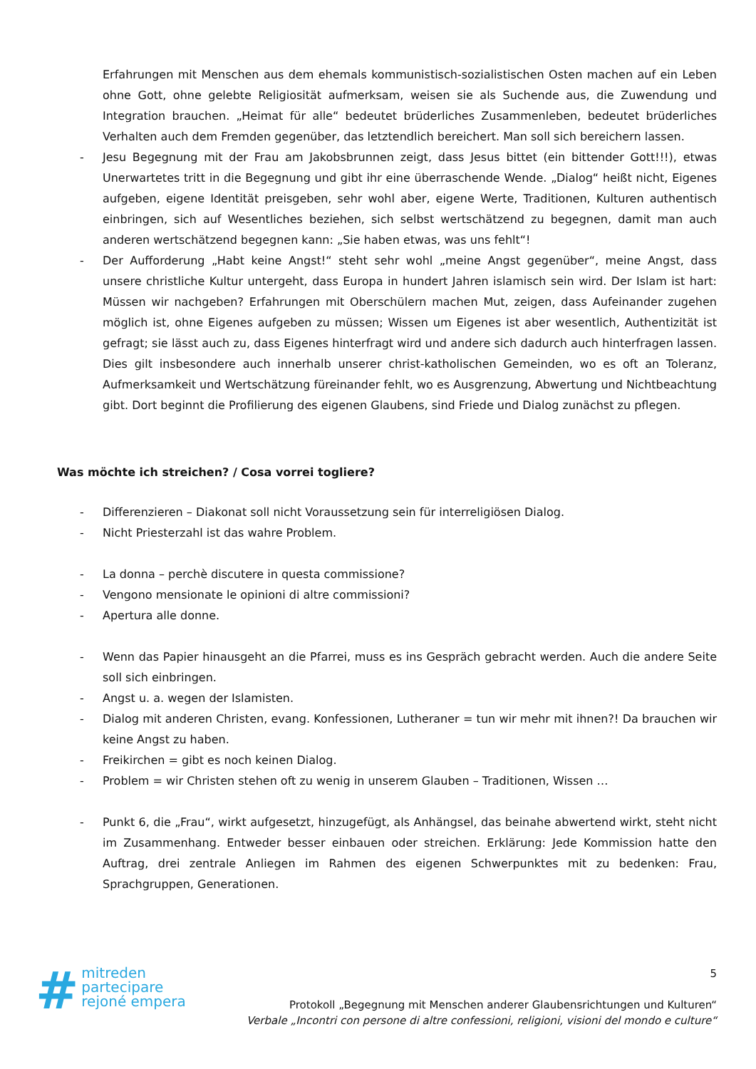Erfahrungen mit Menschen aus dem ehemals kommunistisch-sozialistischen Osten machen auf ein Leben ohne Gott, ohne gelebte Religiosität aufmerksam, weisen sie als Suchende aus, die Zuwendung und Integration brauchen. „Heimat für alle“ bedeutet brüderliches Zusammenleben, bedeutet brüderliches Verhalten auch dem Fremden gegenüber, das letztendlich bereichert. Man soll sich bereichern lassen.
- Jesu Begegnung mit der Frau am Jakobsbrunnen zeigt, dass Jesus bittet (ein bittender Gott!!!), etwas Unerwartetes tritt in die Begegnung und gibt ihr eine überraschende Wende. „Dialog“ heißt nicht, Eigenes aufgeben, eigene Identität preisgeben, sehr wohl aber, eigene Werte, Traditionen, Kulturen authentisch einbringen, sich auf Wesentliches beziehen, sich selbst wertschätzend zu begegnen, damit man auch anderen wertschätzend begegnen kann: „Sie haben etwas, was uns fehlt“!
- Der Aufforderung „Habt keine Angst!“ steht sehr wohl „meine Angst gegenüber“, meine Angst, dass unsere christliche Kultur untergeht, dass Europa in hundert Jahren islamisch sein wird. Der Islam ist hart: Müssen wir nachgeben? Erfahrungen mit Oberschülern machen Mut, zeigen, dass Aufeinander zugehen möglich ist, ohne Eigenes aufgeben zu müssen; Wissen um Eigenes ist aber wesentlich, Authentizität ist gefragt; sie lässt auch zu, dass Eigenes hinterfragt wird und andere sich dadurch auch hinterfragen lassen. Dies gilt insbesondere auch innerhalb unserer christ-katholischen Gemeinden, wo es oft an Toleranz, Aufmerksamkeit und Wertschätzung füreinander fehlt, wo es Ausgrenzung, Abwertung und Nichtbeachtung gibt. Dort beginnt die Profilierung des eigenen Glaubens, sind Friede und Dialog zunächst zu pflegen.
Was möchte ich streichen? / Cosa vorrei togliere?
- Differenzieren – Diakonat soll nicht Voraussetzung sein für interreligiösen Dialog.
- Nicht Priesterzahl ist das wahre Problem.
- La donna – perchè discutere in questa commissione?
- Vengono mensionate le opinioni di altre commissioni?
- Apertura alle donne.
- Wenn das Papier hinausgeht an die Pfarrei, muss es ins Gespräch gebracht werden. Auch die andere Seite soll sich einbringen.
- Angst u. a. wegen der Islamisten.
- Dialog mit anderen Christen, evang. Konfessionen, Lutheraner = tun wir mehr mit ihnen?! Da brauchen wir keine Angst zu haben.
- Freikirchen = gibt es noch keinen Dialog.
- Problem = wir Christen stehen oft zu wenig in unserem Glauben – Traditionen, Wissen …
- Punkt 6, die „Frau“, wirkt aufgesetzt, hinzugefügt, als Anhängsel, das beinahe abwertend wirkt, steht nicht im Zusammenhang. Entweder besser einbauen oder streichen. Erklärung: Jede Kommission hatte den Auftrag, drei zentrale Anliegen im Rahmen des eigenen Schwerpunktes mit zu bedenken: Frau, Sprachgruppen, Generationen.
# mitreden
partecipare
rejoné empera
5
Protokoll „Begegnung mit Menschen anderer Glaubensrichtungen und Kulturen“
Verbale „Incontri con persone di altre confessioni, religioni, visioni del mondo e culture“